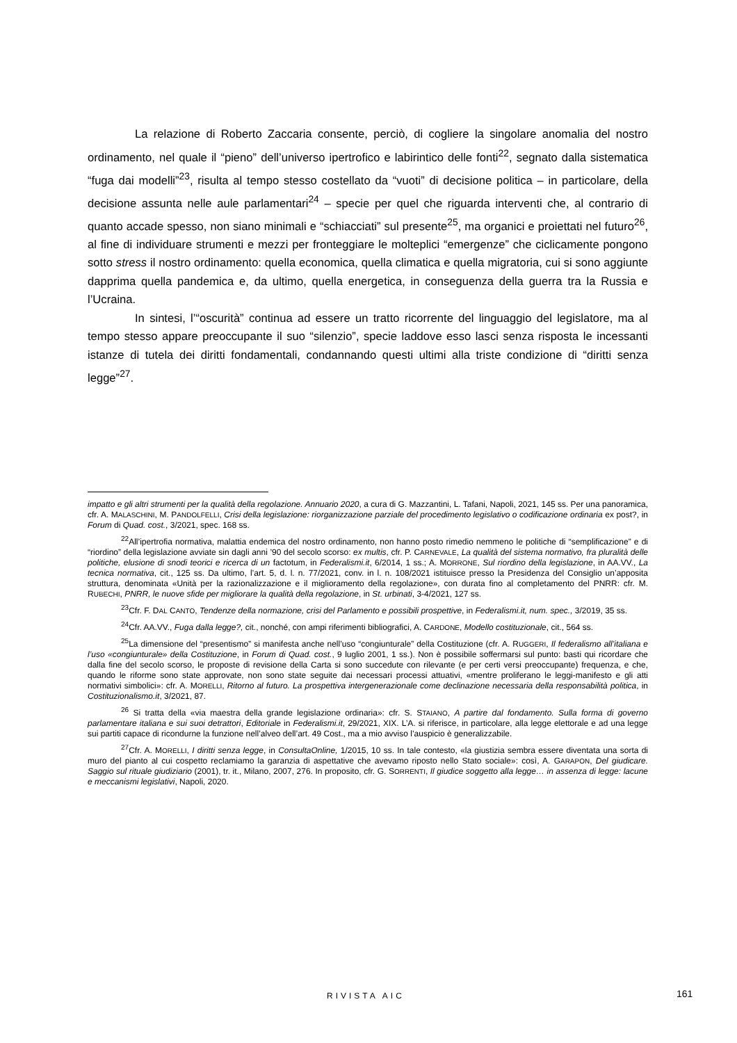La relazione di Roberto Zaccaria consente, perciò, di cogliere la singolare anomalia del nostro ordinamento, nel quale il “pieno” dell’universo ipertrofico e labirintico delle fonti<sup>22</sup>, segnato dalla sistematica “fuga dai modelli”<sup>23</sup>, risulta al tempo stesso costellato da “vuoti” di decisione politica – in particolare, della decisione assunta nelle aule parlamentari<sup>24</sup> – specie per quel che riguarda interventi che, al contrario di quanto accade spesso, non siano minimali e “schiacciati” sul presente<sup>25</sup>, ma organici e proiettati nel futuro<sup>26</sup>, al fine di individuare strumenti e mezzi per fronteggiare le molteplici “emergenze” che ciclicamente pongono sotto stress il nostro ordinamento: quella economica, quella climatica e quella migratoria, cui si sono aggiunte dapprima quella pandemica e, da ultimo, quella energetica, in conseguenza della guerra tra la Russia e l’Ucraina.
In sintesi, l’“oscurità” continua ad essere un tratto ricorrente del linguaggio del legislatore, ma al tempo stesso appare preoccupante il suo “silenzio”, specie laddove esso lasci senza risposta le incessanti istanze di tutela dei diritti fondamentali, condannando questi ultimi alla triste condizione di “diritti senza legge”<sup>27</sup>.
impatto e gli altri strumenti per la qualità della regolazione. Annuario 2020, a cura di G. Mazzantini, L. Tafani, Napoli, 2021, 145 ss. Per una panoramica, cfr. A. MALASCHINI, M. PANDOLFELLI, Crisi della legislazione: riorganizzazione parziale del procedimento legislativo o codificazione ordinaria ex post?, in Forum di Quad. cost., 3/2021, spec. 168 ss.
<sup>22</sup> All’ipertrofia normativa, malattia endemica del nostro ordinamento, non hanno posto rimedio nemmeno le politiche di “semplificazione” e di “riordino” della legislazione avviate sin dagli anni ’90 del secolo scorso: ex multis, cfr. P. CARNEVALE, La qualità del sistema normativo, fra pluralità delle politiche, elusione di snodi teorici e ricerca di un factotum, in Federalismi.it, 6/2014, 1 ss.; A. MORRONE, Sul riordino della legislazione, in AA.VV., La tecnica normativa, cit., 125 ss. Da ultimo, l’art. 5, d. l. n. 77/2021, conv. in l. n. 108/2021 istituisce presso la Presidenza del Consiglio un’apposita struttura, denominata «Unità per la razionalizzazione e il miglioramento della regolazione», con durata fino al completamento del PNRR: cfr. M. RUBECHI, PNRR, le nuove sfide per migliorare la qualità della regolazione, in St. urbinati, 3-4/2021, 127 ss.
<sup>23</sup> Cfr. F. DAL CANTO, Tendenze della normazione, crisi del Parlamento e possibili prospettive, in Federalismi.it, num. spec., 3/2019, 35 ss.
<sup>24</sup> Cfr. AA.VV., Fuga dalla legge?, cit., nonché, con ampi riferimenti bibliografici, A. CARDONE, Modello costituzionale, cit., 564 ss.
<sup>25</sup> La dimensione del “presentismo” si manifesta anche nell’uso “congiunturale” della Costituzione (cfr. A. RUGGERI, Il federalismo all’italiana e l’uso «congiunturale» della Costituzione, in Forum di Quad. cost., 9 luglio 2001, 1 ss.). Non è possibile soffermarsi sul punto: basti qui ricordare che dalla fine del secolo scorso, le proposte di revisione della Carta si sono succedute con rilevante (e per certi versi preoccupante) frequenza, e che, quando le riforme sono state approvate, non sono state seguite dai necessari processi attuativi, «mentre proliferano le leggi-manifesto e gli atti normativi simbolici»: cfr. A. MORELLI, Ritorno al futuro. La prospettiva intergenerazionale come declinazione necessaria della responsabilità politica, in Costituzionalismo.it, 3/2021, 87.
<sup>26</sup> Si tratta della «via maestra della grande legislazione ordinaria»: cfr. S. STAIANO, A partire dal fondamento. Sulla forma di governo parlamentare italiana e sui suoi detrattori, Editoriale in Federalismi.it, 29/2021, XIX. L’A. si riferisce, in particolare, alla legge elettorale e ad una legge sui partiti capace di ricondurne la funzione nell’alveo dell’art. 49 Cost., ma a mio avviso l’auspicio è generalizzabile.
<sup>27</sup> Cfr. A. MORELLI, I diritti senza legge, in ConsultaOnline, 1/2015, 10 ss. In tale contesto, «la giustizia sembra essere diventata una sorta di muro del pianto al cui cospetto reclamiamo la garanzia di aspettative che avevamo riposto nello Stato sociale»: così, A. GARAPON, Del giudicare. Saggio sul rituale giudiziario (2001), tr. it., Milano, 2007, 276. In proposito, cfr. G. SORRENTI, Il giudice soggetto alla legge… in assenza di legge: lacune e meccanismi legislativi, Napoli, 2020.
RIVISTA AIC 161